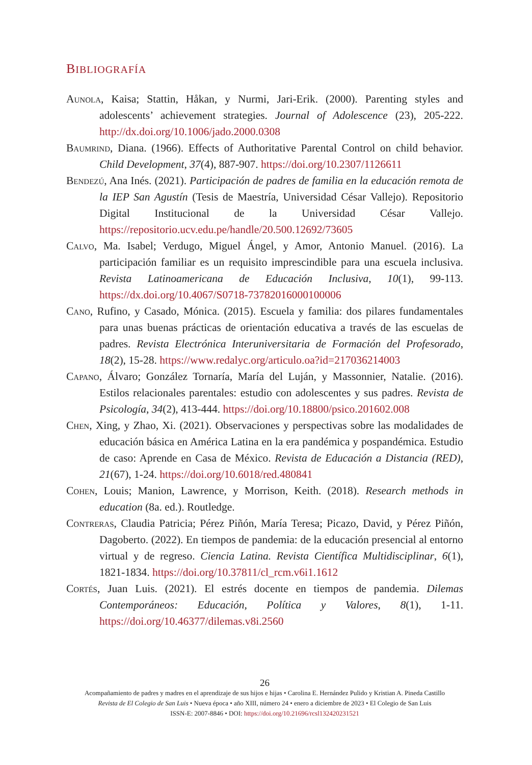BIBLIOGRAFÍA
Aunola, Kaisa; Stattin, Håkan, y Nurmi, Jari-Erik. (2000). Parenting styles and adolescents’ achievement strategies. Journal of Adolescence (23), 205-222. http://dx.doi.org/10.1006/jado.2000.0308
Baumrind, Diana. (1966). Effects of Authoritative Parental Control on child behavior. Child Development, 37(4), 887-907. https://doi.org/10.2307/1126611
Bendezú, Ana Inés. (2021). Participación de padres de familia en la educación remota de la IEP San Agustín (Tesis de Maestría, Universidad César Vallejo). Repositorio Digital Institucional de la Universidad César Vallejo. https://repositorio.ucv.edu.pe/handle/20.500.12692/73605
Calvo, Ma. Isabel; Verdugo, Miguel Ángel, y Amor, Antonio Manuel. (2016). La participación familiar es un requisito imprescindible para una escuela inclusiva. Revista Latinoamericana de Educación Inclusiva, 10(1), 99-113. https://dx.doi.org/10.4067/S0718-73782016000100006
Cano, Rufino, y Casado, Mónica. (2015). Escuela y familia: dos pilares fundamentales para unas buenas prácticas de orientación educativa a través de las escuelas de padres. Revista Electrónica Interuniversitaria de Formación del Profesorado, 18(2), 15-28. https://www.redalyc.org/articulo.oa?id=217036214003
Capano, Álvaro; González Tornaría, María del Luján, y Massonnier, Natalie. (2016). Estilos relacionales parentales: estudio con adolescentes y sus padres. Revista de Psicología, 34(2), 413-444. https://doi.org/10.18800/psico.201602.008
Chen, Xing, y Zhao, Xi. (2021). Observaciones y perspectivas sobre las modalidades de educación básica en América Latina en la era pandémica y pospandémica. Estudio de caso: Aprende en Casa de México. Revista de Educación a Distancia (RED), 21(67), 1-24. https://doi.org/10.6018/red.480841
Cohen, Louis; Manion, Lawrence, y Morrison, Keith. (2018). Research methods in education (8a. ed.). Routledge.
Contreras, Claudia Patricia; Pérez Piñón, María Teresa; Picazo, David, y Pérez Piñón, Dagoberto. (2022). En tiempos de pandemia: de la educación presencial al entorno virtual y de regreso. Ciencia Latina. Revista Científica Multidisciplinar, 6(1), 1821-1834. https://doi.org/10.37811/cl_rcm.v6i1.1612
Cortés, Juan Luis. (2021). El estrés docente en tiempos de pandemia. Dilemas Contemporáneos: Educación, Política y Valores, 8(1), 1-11. https://doi.org/10.46377/dilemas.v8i.2560
26
Acompañamiento de padres y madres en el aprendizaje de sus hijos e hijas • Carolina E. Hernández Pulido y Kristian A. Pineda Castillo
Revista de El Colegio de San Luis • Nueva época • año XIII, número 24 • enero a diciembre de 2023 • El Colegio de San Luis
ISSN-E: 2007-8846 • DOI: https://doi.org/10.21696/rcsl132420231521